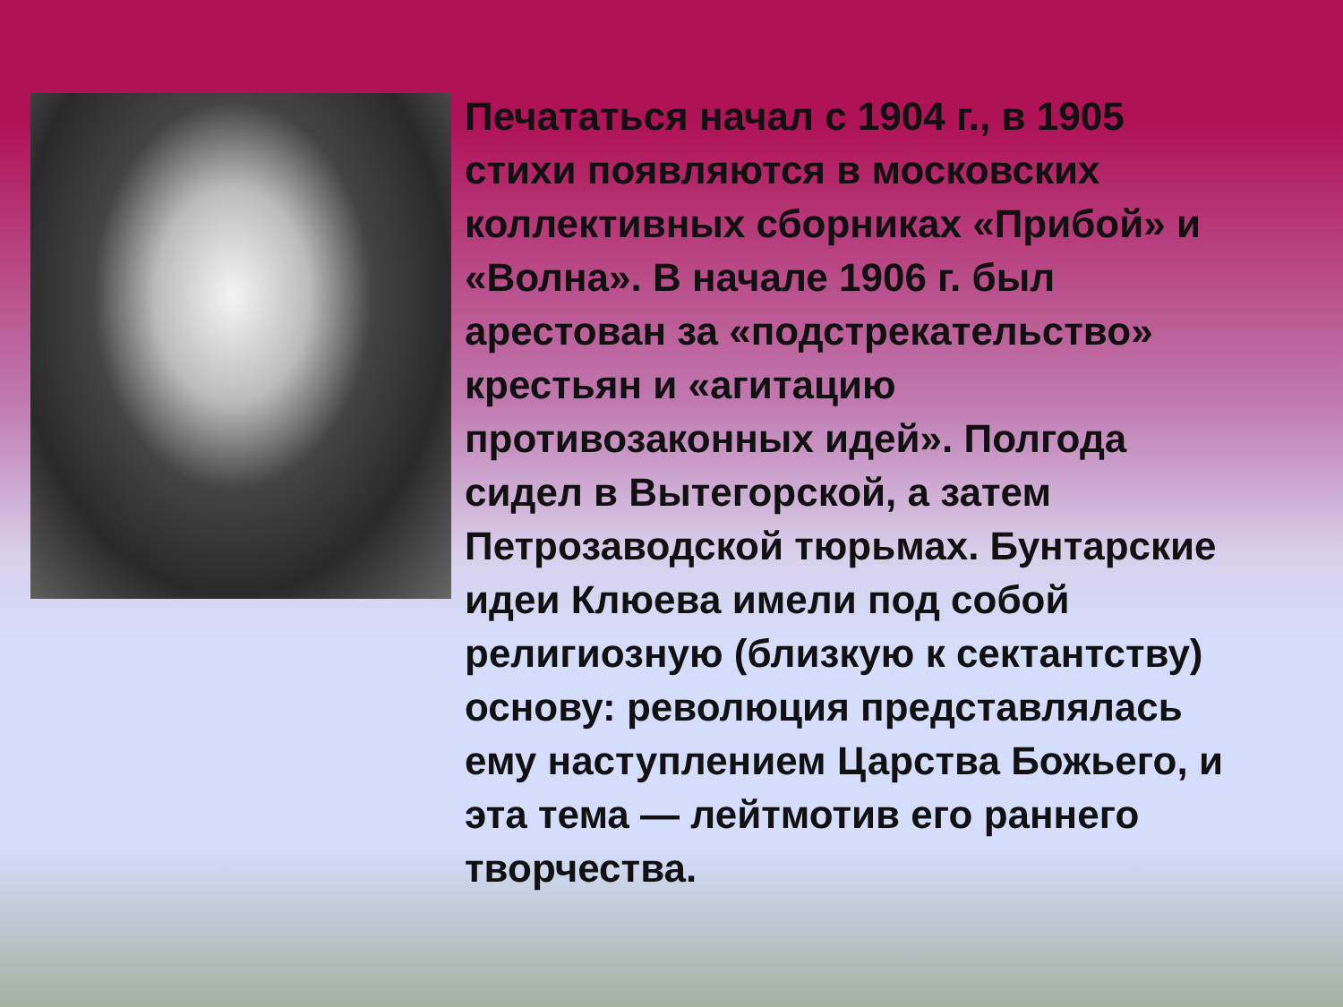Печататься начал с 1904 г., в 1905 стихи появляются в московских коллективных сборниках «Прибой» и «Волна». В начале 1906 г. был арестован за «подстрекательство» крестьян и «агитацию противозаконных идей». Полгода сидел в Вытегорской, а затем Петрозаводской тюрьмах. Бунтарские идеи Клюева имели под собой религиозную (близкую к сектантству) основу: революция представлялась ему наступлением Царства Божьего, и эта тема — лейтмотив его раннего творчества.